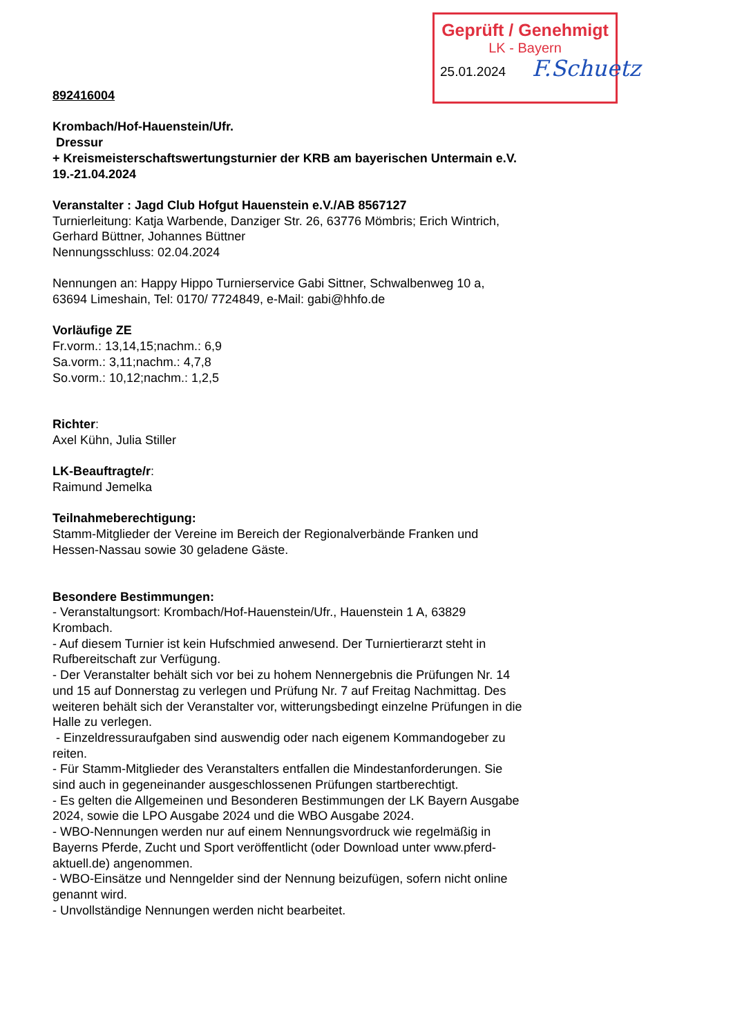Geprüft / Genehmigt
LK - Bayern
25.01.2024
F.Schuetz
892416004
Krombach/Hof-Hauenstein/Ufr.
Dressur
+ Kreismeisterschaftswertungsturnier der KRB am bayerischen Untermain e.V.
19.-21.04.2024
Veranstalter : Jagd Club Hofgut Hauenstein e.V./AB 8567127
Turnierleitung: Katja Warbende, Danziger Str. 26, 63776 Mömbris; Erich Wintrich, Gerhard Büttner, Johannes Büttner
Nennungsschluss: 02.04.2024
Nennungen an: Happy Hippo Turnierservice Gabi Sittner, Schwalbenweg 10 a, 63694 Limeshain, Tel: 0170/ 7724849, e-Mail: gabi@hhfo.de
Vorläufige ZE
Fr.vorm.: 13,14,15;nachm.: 6,9
Sa.vorm.: 3,11;nachm.: 4,7,8
So.vorm.: 10,12;nachm.: 1,2,5
Richter:
Axel Kühn, Julia Stiller
LK-Beauftragte/r:
Raimund Jemelka
Teilnahmeberechtigung:
Stamm-Mitglieder der Vereine im Bereich der Regionalverbände Franken und Hessen-Nassau sowie 30 geladene Gäste.
Besondere Bestimmungen:
- Veranstaltungsort: Krombach/Hof-Hauenstein/Ufr., Hauenstein 1 A, 63829 Krombach.
- Auf diesem Turnier ist kein Hufschmied anwesend. Der Turniertierarzt steht in Rufbereitschaft zur Verfügung.
- Der Veranstalter behält sich vor bei zu hohem Nennergebnis die Prüfungen Nr. 14 und 15 auf Donnerstag zu verlegen und Prüfung Nr. 7 auf Freitag Nachmittag. Des weiteren behält sich der Veranstalter vor, witterungsbedingt einzelne Prüfungen in die Halle zu verlegen.
- Einzeldressuraufgaben sind auswendig oder nach eigenem Kommandogeber zu reiten.
- Für Stamm-Mitglieder des Veranstalters entfallen die Mindestanforderungen. Sie sind auch in gegeneinander ausgeschlossenen Prüfungen startberechtigt.
- Es gelten die Allgemeinen und Besonderen Bestimmungen der LK Bayern Ausgabe 2024, sowie die LPO Ausgabe 2024 und die WBO Ausgabe 2024.
- WBO-Nennungen werden nur auf einem Nennungsvordruck wie regelmäßig in Bayerns Pferde, Zucht und Sport veröffentlicht (oder Download unter www.pferd-aktuell.de) angenommen.
- WBO-Einsätze und Nenngelder sind der Nennung beizufügen, sofern nicht online genannt wird.
- Unvollständige Nennungen werden nicht bearbeitet.